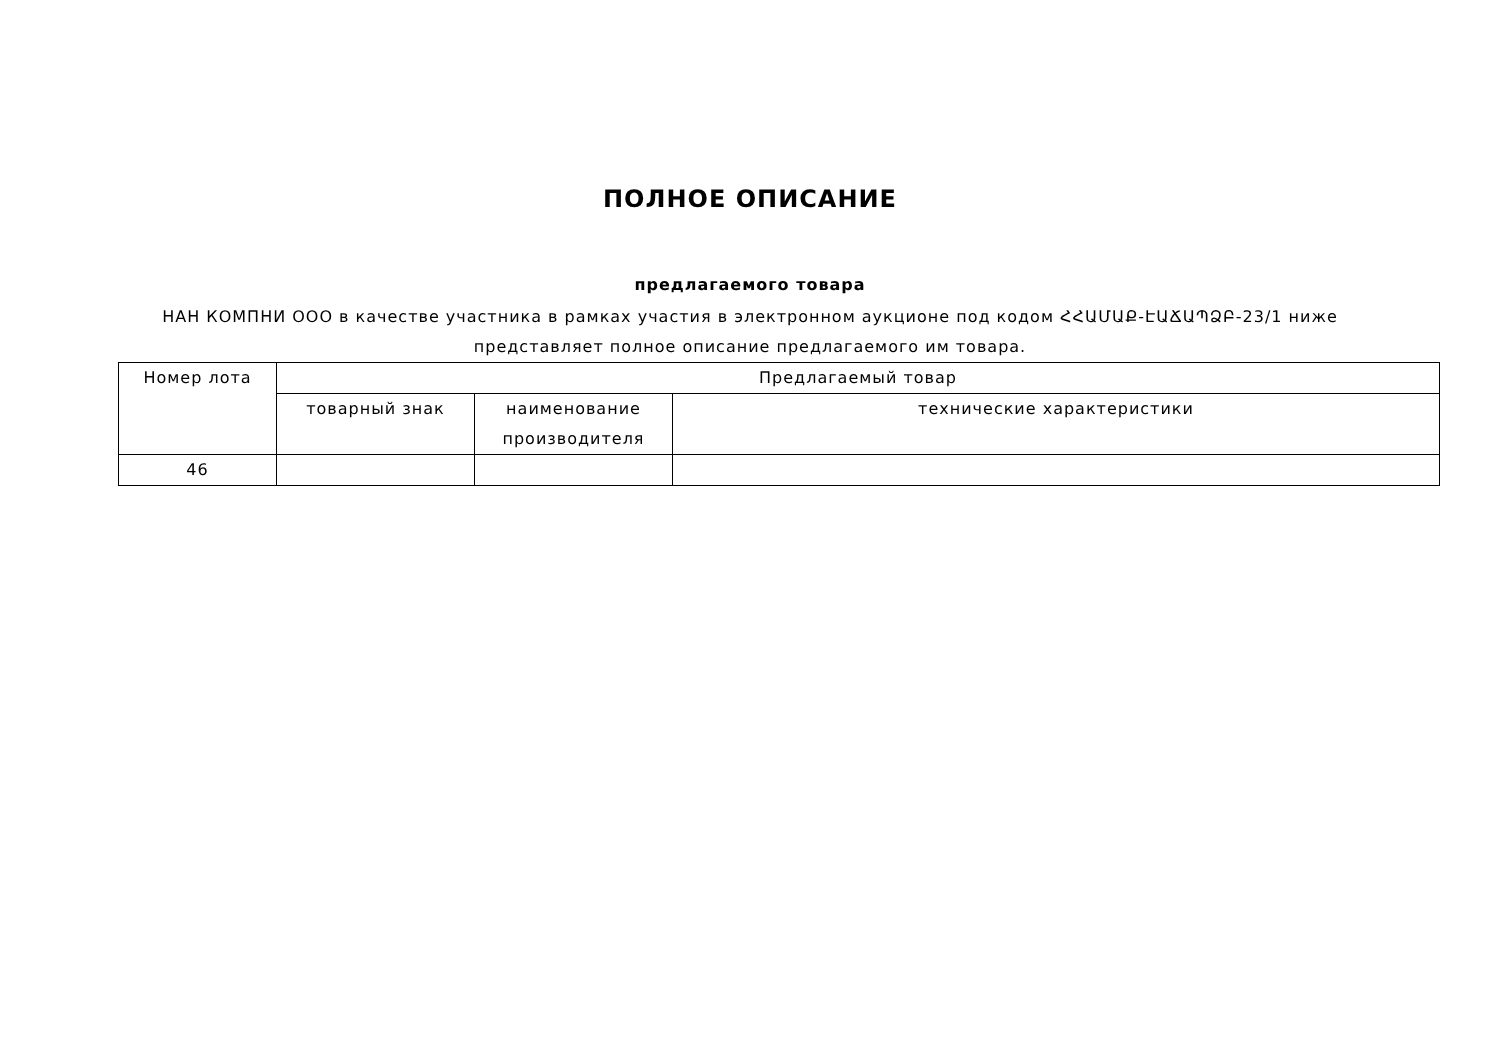ПОЛНОЕ ОПИСАНИЕ
предлагаемого товара
НАН КОМПНИ ООО в качестве участника в рамках участия в электронном аукционе под кодом ՀՀԱՄԱՔ-ԷԱՃԱՊՁԲ-23/1 ниже представляет полное описание предлагаемого им товара.
| Номер лота | Предлагаемый товар | | |
| --- | --- | --- | --- |
| | товарный знак | наименование производителя | технические характеристики |
| 46 | | | |